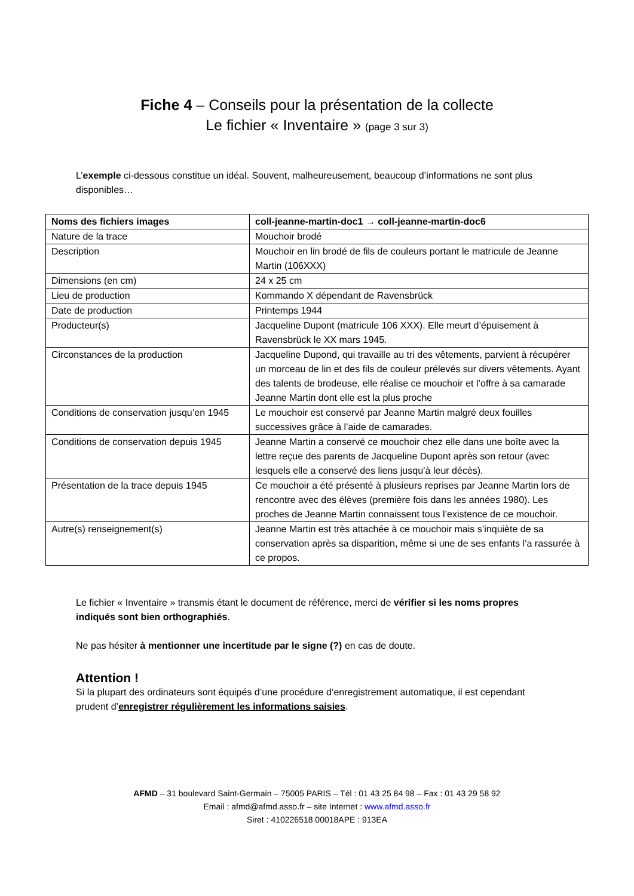Fiche 4 – Conseils pour la présentation de la collecte
Le fichier « Inventaire » (page 3 sur 3)
L’exemple ci-dessous constitue un idéal. Souvent, malheureusement, beaucoup d’informations ne sont plus disponibles…
| Noms des fichiers images | coll-jeanne-martin-doc1 → coll-jeanne-martin-doc6 |
| --- | --- |
| Nature de la trace | Mouchoir brodé |
| Description | Mouchoir en lin brodé de fils de couleurs portant le matricule de Jeanne Martin (106XXX) |
| Dimensions (en cm) | 24 x 25 cm |
| Lieu de production | Kommando X dépendant de Ravensbrück |
| Date de production | Printemps 1944 |
| Producteur(s) | Jacqueline Dupont (matricule 106 XXX). Elle meurt d’épuisement à Ravensbrück le XX mars 1945. |
| Circonstances de la production | Jacqueline Dupond, qui travaille au tri des vêtements, parvient à récupérer un morceau de lin et des fils de couleur prélevés sur divers vêtements. Ayant des talents de brodeuse, elle réalise ce mouchoir et l’offre à sa camarade Jeanne Martin dont elle est la plus proche |
| Conditions de conservation jusqu’en 1945 | Le mouchoir est conservé par Jeanne Martin malgré deux fouilles successives grâce à l’aide de camarades. |
| Conditions de conservation depuis 1945 | Jeanne Martin a conservé ce mouchoir chez elle dans une boîte avec la lettre reçue des parents de Jacqueline Dupont après son retour (avec lesquels elle a conservé des liens jusqu’à leur décès). |
| Présentation de la trace depuis 1945 | Ce mouchoir a été présenté à plusieurs reprises par Jeanne Martin lors de rencontre avec des élèves (première fois dans les années 1980). Les proches de Jeanne Martin connaissent tous l’existence de ce mouchoir. |
| Autre(s) renseignement(s) | Jeanne Martin est très attachée à ce mouchoir mais s’inquiète de sa conservation après sa disparition, même si une de ses enfants l’a rassurée à ce propos. |
Le fichier « Inventaire » transmis étant le document de référence, merci de vérifier si les noms propres indiqués sont bien orthographiés.
Ne pas hésiter à mentionner une incertitude par le signe (?) en cas de doute.
Attention !
Si la plupart des ordinateurs sont équipés d’une procédure d’enregistrement automatique, il est cependant prudent d’enregistrer régulièrement les informations saisies.
AFMD – 31 boulevard Saint-Germain – 75005 PARIS – Tél : 01 43 25 84 98 – Fax : 01 43 29 58 92
Email : afmd@afmd.asso.fr – site Internet : www.afmd.asso.fr
Siret : 410226518 00018APE : 913EA